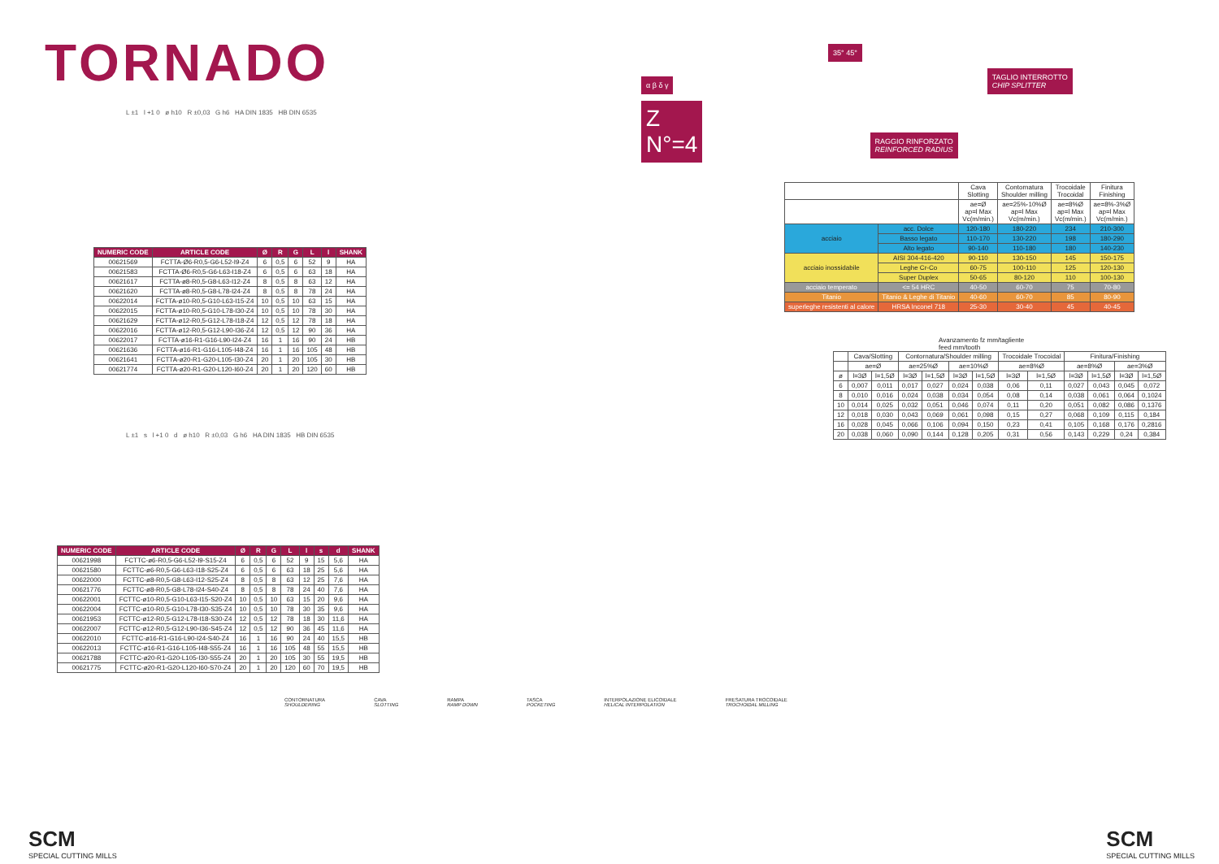TORNADO
L ±1 l +1 0 ø h10 R ±0,03 G h6 HA DIN 1835 HB DIN 6535
| NUMERIC CODE | ARTICLE CODE | Ø | R | G | L | l | SHANK |
| --- | --- | --- | --- | --- | --- | --- | --- |
| 00621569 | FCTTA-Ø6-R0,5-G6-L52-I9-Z4 | 6 | 0,5 | 6 | 52 | 9 | HA |
| 00621583 | FCTTA-Ø6-R0,5-G6-L63-I18-Z4 | 6 | 0,5 | 6 | 63 | 18 | HA |
| 00621617 | FCTTA-ø8-R0,5-G8-L63-I12-Z4 | 8 | 0,5 | 8 | 63 | 12 | HA |
| 00621620 | FCTTA-ø8-R0,5-G8-L78-I24-Z4 | 8 | 0,5 | 8 | 78 | 24 | HA |
| 00622014 | FCTTA-ø10-R0,5-G10-L63-I15-Z4 | 10 | 0,5 | 10 | 63 | 15 | HA |
| 00622015 | FCTTA-ø10-R0,5-G10-L78-I30-Z4 | 10 | 0,5 | 10 | 78 | 30 | HA |
| 00621629 | FCTTA-ø12-R0,5-G12-L78-I18-Z4 | 12 | 0,5 | 12 | 78 | 18 | HA |
| 00622016 | FCTTA-ø12-R0,5-G12-L90-I36-Z4 | 12 | 0,5 | 12 | 90 | 36 | HA |
| 00622017 | FCTTA-ø16-R1-G16-L90-I24-Z4 | 16 | 1 | 16 | 90 | 24 | HB |
| 00621636 | FCTTA-ø16-R1-G16-L105-I48-Z4 | 16 | 1 | 16 | 105 | 48 | HB |
| 00621641 | FCTTA-ø20-R1-G20-L105-I30-Z4 | 20 | 1 | 20 | 105 | 30 | HB |
| 00621774 | FCTTA-ø20-R1-G20-L120-I60-Z4 | 20 | 1 | 20 | 120 | 60 | HB |
L ±1 s l +1 0 d ø h10 R ±0,03 G h6 HA DIN 1835 HB DIN 6535
| NUMERIC CODE | ARTICLE CODE | Ø | R | G | L | l | s | d | SHANK |
| --- | --- | --- | --- | --- | --- | --- | --- | --- | --- |
| 00621998 | FCTTC-ø6-R0,5-G6-L52-I9-S15-Z4 | 6 | 0,5 | 6 | 52 | 9 | 15 | 5,6 | HA |
| 00621580 | FCTTC-ø6-R0,5-G6-L63-I18-S25-Z4 | 6 | 0,5 | 6 | 63 | 18 | 25 | 5,6 | HA |
| 00622000 | FCTTC-ø8-R0,5-G8-L63-I12-S25-Z4 | 8 | 0,5 | 8 | 63 | 12 | 25 | 7,6 | HA |
| 00621776 | FCTTC-ø8-R0,5-G8-L78-I24-S40-Z4 | 8 | 0,5 | 8 | 78 | 24 | 40 | 7,6 | HA |
| 00622001 | FCTTC-ø10-R0,5-G10-L63-I15-S20-Z4 | 10 | 0,5 | 10 | 63 | 15 | 20 | 9,6 | HA |
| 00622004 | FCTTC-ø10-R0,5-G10-L78-I30-S35-Z4 | 10 | 0,5 | 10 | 78 | 30 | 35 | 9,6 | HA |
| 00621953 | FCTTC-ø12-R0,5-G12-L78-I18-S30-Z4 | 12 | 0,5 | 12 | 78 | 18 | 30 | 11,6 | HA |
| 00622007 | FCTTC-ø12-R0,5-G12-L90-I36-S45-Z4 | 12 | 0,5 | 12 | 90 | 36 | 45 | 11,6 | HA |
| 00622010 | FCTTC-ø16-R1-G16-L90-I24-S40-Z4 | 16 | 1 | 16 | 90 | 24 | 40 | 15,5 | HB |
| 00622013 | FCTTC-ø16-R1-G16-L105-I48-S55-Z4 | 16 | 1 | 16 | 105 | 48 | 55 | 15,5 | HB |
| 00621788 | FCTTC-ø20-R1-G20-L105-I30-S55-Z4 | 20 | 1 | 20 | 105 | 30 | 55 | 19,5 | HB |
| 00621775 | FCTTC-ø20-R1-G20-L120-I60-S70-Z4 | 20 | 1 | 20 | 120 | 60 | 70 | 19,5 | HB |
35° 45°
α β δ γ TAGLIO INTERROTTO
CHIP SPLITTER
Z
N°=4 RAGGIO RINFORZATO
REINFORCED RADIUS
| | | Cava Slotting | Contornatura Shoulder milling | Trocoidale Trocoidal | Finitura Finishing |
| | | ae=Ø ap=l Max Vc(m/min.) | ae=25%-10%Ø ap=l Max Vc(m/min.) | ae=8%Ø ap=l Max Vc(m/min.) | ae=8%-3%Ø ap=l Max Vc(m/min.) |
| acciaio | acc. Dolce | 120-180 | 180-220 | 234 | 210-300 |
| | Basso legato | 110-170 | 130-220 | 198 | 180-290 |
| | Alto legato | 90-140 | 110-180 | 180 | 140-230 |
| acciaio inossidabile | AISI 304-416-420 | 90-110 | 130-150 | 145 | 150-175 |
| | Leghe Cr-Co | 60-75 | 100-110 | 125 | 120-130 |
| | Super Duplex | 50-65 | 80-120 | 110 | 100-130 |
| acciaio temperato | <= 54 HRC | 40-50 | 60-70 | 75 | 70-80 |
| Titanio | Titanio & Leghe di Titanio | 40-60 | 60-70 | 85 | 80-90 |
| superleghe resistenti al calore | HRSA Inconel 718 | 25-30 | 30-40 | 45 | 40-45 |
Avanzamento fz mm/tagliente
feed mm/tooth
| | Cava/Slotting | | Contornatura/Shoulder milling | | | | Trocoidale Trocoidal | | Finitura/Finishing | | | |
| | ae=Ø | | ae=25%Ø | | ae=10%Ø | | ae=8%Ø | | ae=8%Ø | | ae=3%Ø | |
| ø | l=3Ø | l=1,5Ø | l=3Ø | l=1,5Ø | l=3Ø | l=1,5Ø | l=3Ø | l=1,5Ø | l=3Ø | l=1,5Ø | l=3Ø | l=1,5Ø |
| 6 | 0,007 | 0,011 | 0,017 | 0,027 | 0,024 | 0,038 | 0,06 | 0,11 | 0,027 | 0,043 | 0,045 | 0,072 |
| 8 | 0,010 | 0,016 | 0,024 | 0,038 | 0,034 | 0,054 | 0,08 | 0,14 | 0,038 | 0,061 | 0,064 | 0,1024 |
| 10 | 0,014 | 0,025 | 0,032 | 0,051 | 0,046 | 0,074 | 0,11 | 0,20 | 0,051 | 0,082 | 0,086 | 0,1376 |
| 12 | 0,018 | 0,030 | 0,043 | 0,069 | 0,061 | 0,098 | 0,15 | 0,27 | 0,068 | 0,109 | 0,115 | 0,184 |
| 16 | 0,028 | 0,045 | 0,066 | 0,106 | 0,094 | 0,150 | 0,23 | 0,41 | 0,105 | 0,168 | 0,176 | 0,2816 |
| 20 | 0,038 | 0,060 | 0,090 | 0,144 | 0,128 | 0,205 | 0,31 | 0,56 | 0,143 | 0,229 | 0,24 | 0,384 |
CONTORNATURA
SHOULDERING
CAVA
SLOTTING
RAMPA
RAMP DOWN
TASCA
POCKETING
INTERPOLAZIONE ELICOIDALE
HELICAL INTERPOLATION
FRESATURA TROCOIDALE
TROCHOIDAL MILLING
SCM
SPECIAL CUTTING MILLS
SCM
SPECIAL CUTTING MILLS